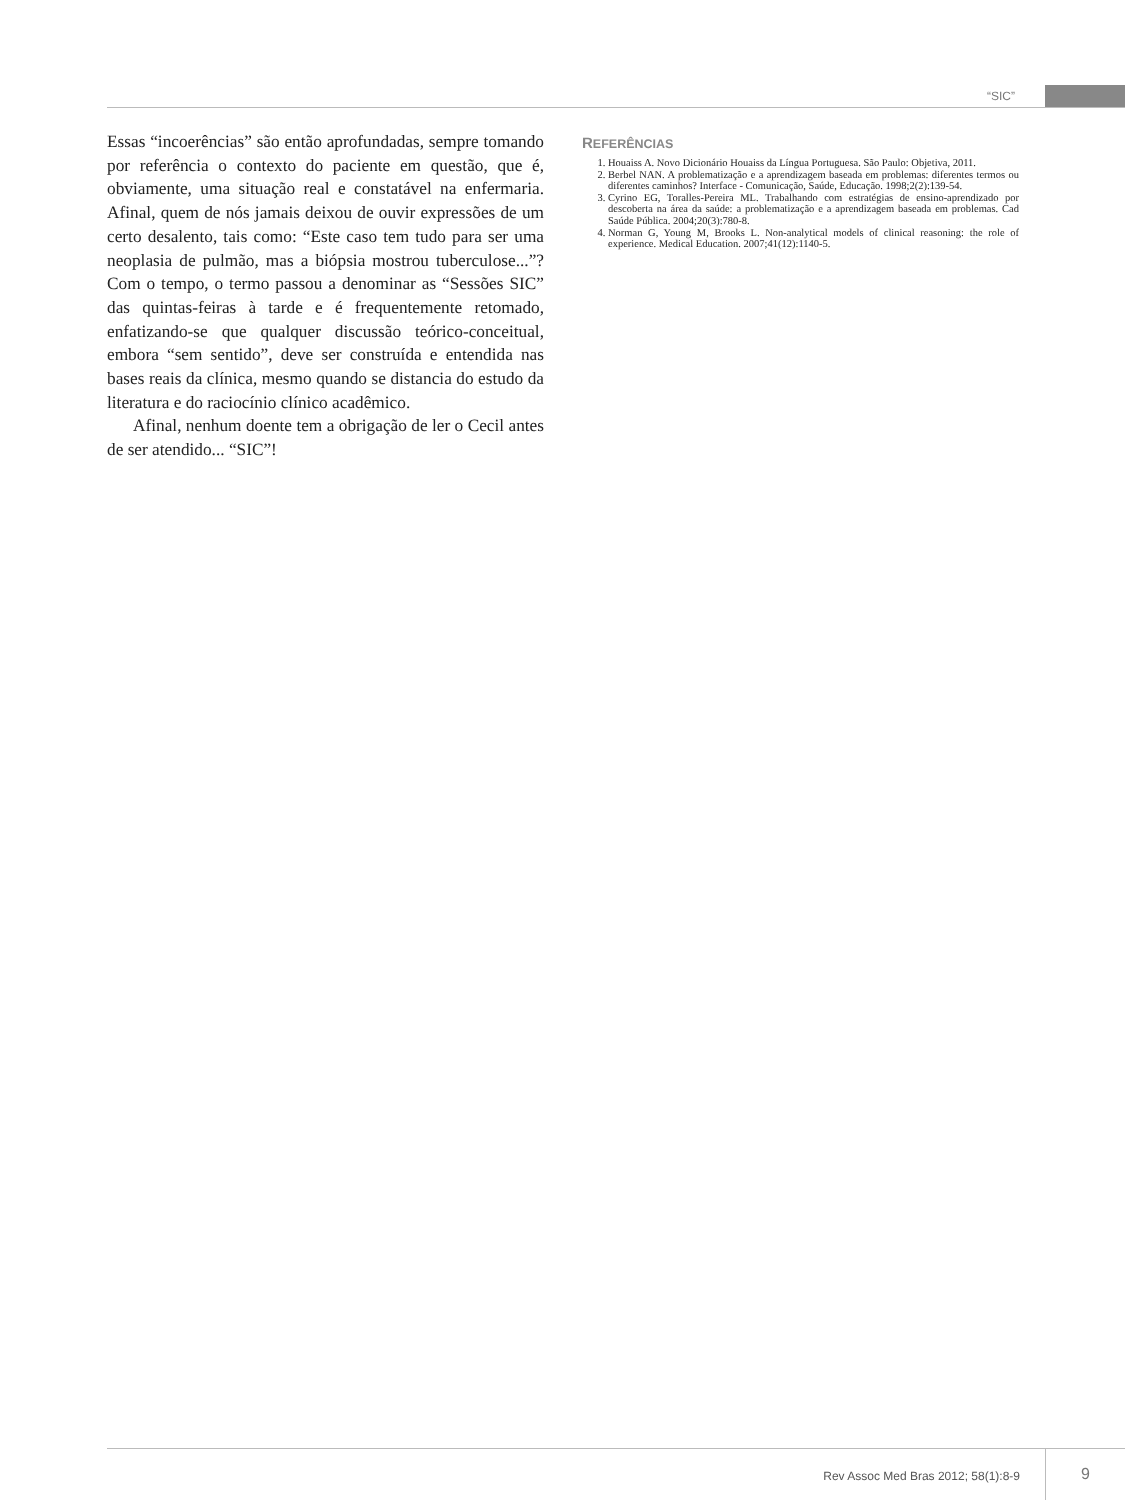“SIC”
Essas “incoerências” são então aprofundadas, sempre tomando por referência o contexto do paciente em questão, que é, obviamente, uma situação real e constatável na enfermaria. Afinal, quem de nós jamais deixou de ouvir expressões de um certo desalento, tais como: “Este caso tem tudo para ser uma neoplasia de pulmão, mas a biópsia mostrou tuberculose...”? Com o tempo, o termo passou a denominar as “Sessões SIC” das quintas-feiras à tarde e é frequentemente retomado, enfatizando-se que qualquer discussão teórico-conceitual, embora “sem sentido”, deve ser construída e entendida nas bases reais da clínica, mesmo quando se distancia do estudo da literatura e do raciocínio clínico acadêmico.
Afinal, nenhum doente tem a obrigação de ler o Cecil antes de ser atendido... “SIC”!
REFERÊNCIAS
1. Houaiss A. Novo Dicionário Houaiss da Língua Portuguesa. São Paulo: Objetiva, 2011.
2. Berbel NAN. A problematização e a aprendizagem baseada em problemas: diferentes termos ou diferentes caminhos? Interface - Comunicação, Saúde, Educação. 1998;2(2):139-54.
3. Cyrino EG, Toralles-Pereira ML. Trabalhando com estratégias de ensino-aprendizado por descoberta na área da saúde: a problematização e a aprendizagem baseada em problemas. Cad Saúde Pública. 2004;20(3):780-8.
4. Norman G, Young M, Brooks L. Non-analytical models of clinical reasoning: the role of experience. Medical Education. 2007;41(12):1140-5.
Rev Assoc Med Bras 2012; 58(1):8-9 9